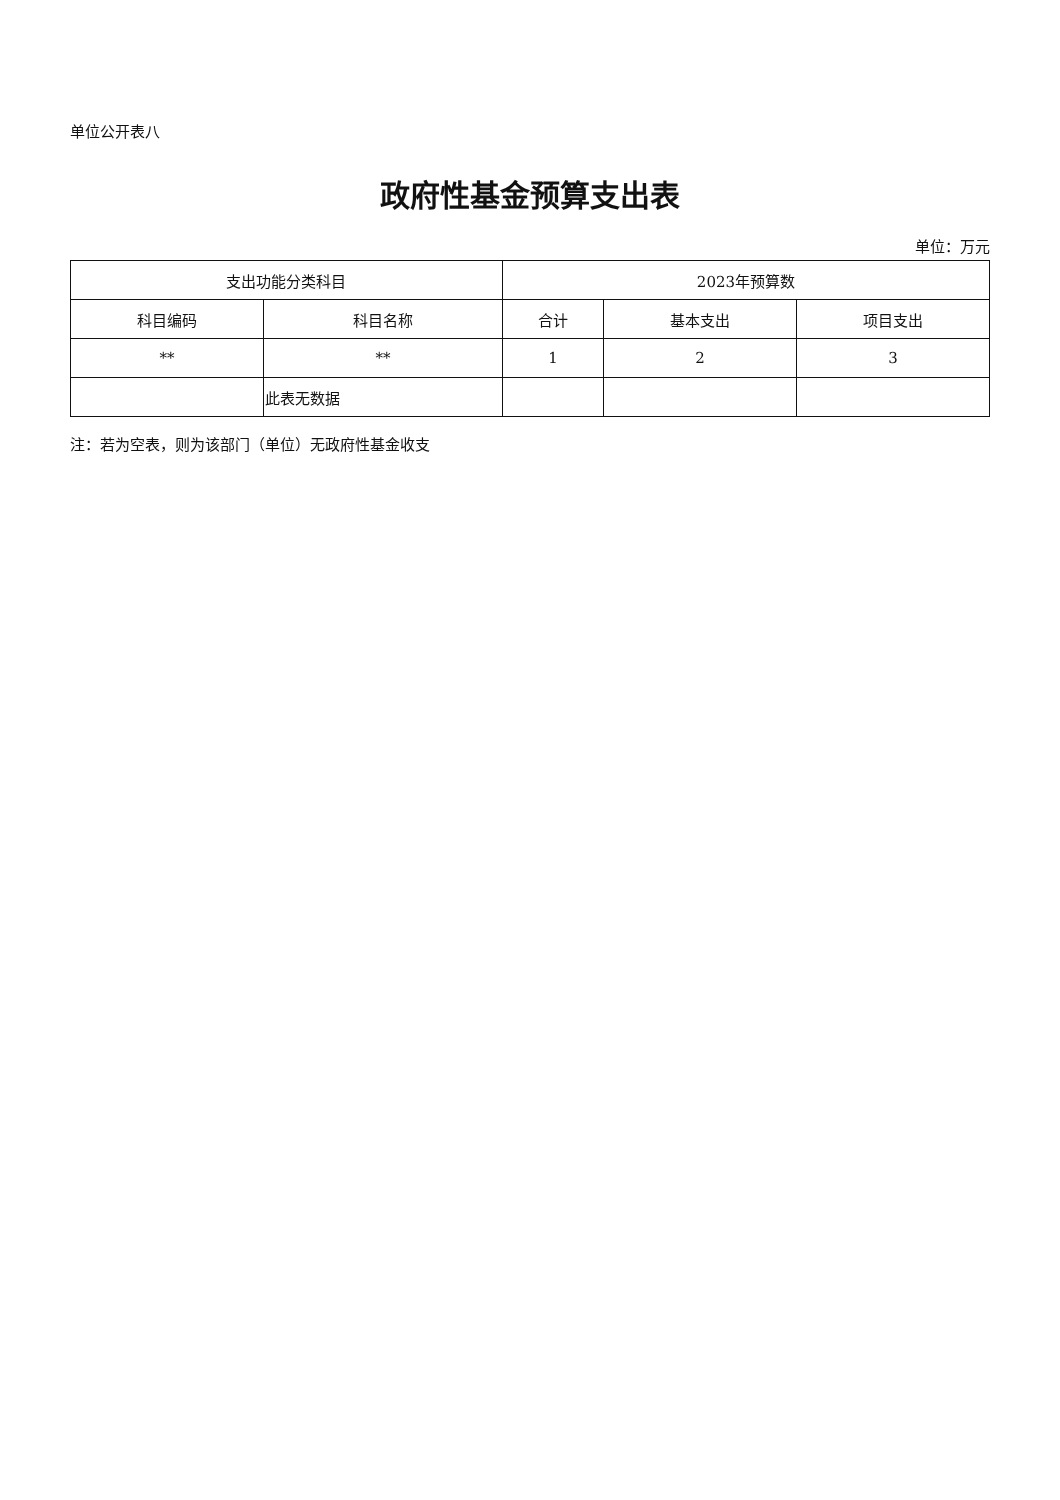单位公开表八
政府性基金预算支出表
单位：万元
| 支出功能分类科目 | | 2023年预算数 | | |
| --- | --- | --- | --- | --- |
| 科目编码 | 科目名称 | 合计 | 基本支出 | 项目支出 |
| ** | ** | 1 | 2 | 3 |
| | 此表无数据 | | | |
注：若为空表，则为该部门（单位）无政府性基金收支